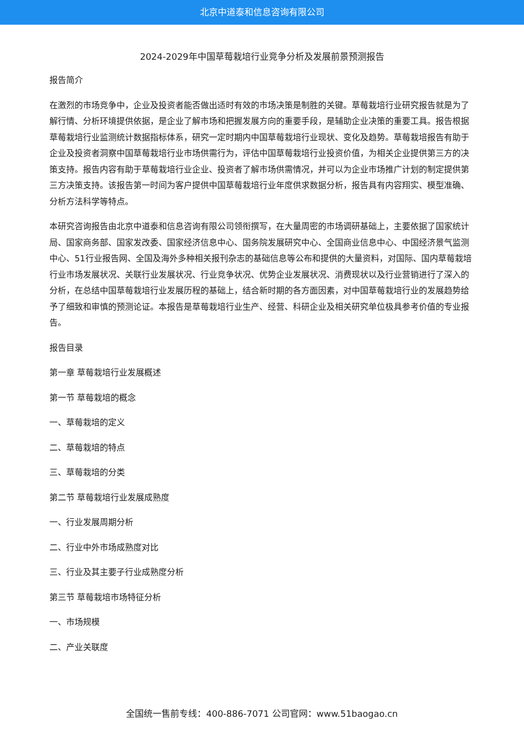北京中道泰和信息咨询有限公司
2024-2029年中国草莓栽培行业竞争分析及发展前景预测报告
报告简介
在激烈的市场竞争中，企业及投资者能否做出适时有效的市场决策是制胜的关键。草莓栽培行业研究报告就是为了解行情、分析环境提供依据，是企业了解市场和把握发展方向的重要手段，是辅助企业决策的重要工具。报告根据草莓栽培行业监测统计数据指标体系，研究一定时期内中国草莓栽培行业现状、变化及趋势。草莓栽培报告有助于企业及投资者洞察中国草莓栽培行业市场供需行为，评估中国草莓栽培行业投资价值，为相关企业提供第三方的决策支持。报告内容有助于草莓栽培行业企业、投资者了解市场供需情况，并可以为企业市场推广计划的制定提供第三方决策支持。该报告第一时间为客户提供中国草莓栽培行业年度供求数据分析，报告具有内容翔实、模型准确、分析方法科学等特点。
本研究咨询报告由北京中道泰和信息咨询有限公司领衔撰写，在大量周密的市场调研基础上，主要依据了国家统计局、国家商务部、国家发改委、国家经济信息中心、国务院发展研究中心、全国商业信息中心、中国经济景气监测中心、51行业报告网、全国及海外多种相关报刊杂志的基础信息等公布和提供的大量资料，对国际、国内草莓栽培行业市场发展状况、关联行业发展状况、行业竞争状况、优势企业发展状况、消费现状以及行业营销进行了深入的分析，在总结中国草莓栽培行业发展历程的基础上，结合新时期的各方面因素，对中国草莓栽培行业的发展趋势给予了细致和审慎的预测论证。本报告是草莓栽培行业生产、经营、科研企业及相关研究单位极具参考价值的专业报告。
报告目录
第一章 草莓栽培行业发展概述
第一节 草莓栽培的概念
一、草莓栽培的定义
二、草莓栽培的特点
三、草莓栽培的分类
第二节 草莓栽培行业发展成熟度
一、行业发展周期分析
二、行业中外市场成熟度对比
三、行业及其主要子行业成熟度分析
第三节 草莓栽培市场特征分析
一、市场规模
二、产业关联度
全国统一售前专线：400-886-7071 公司官网：www.51baogao.cn